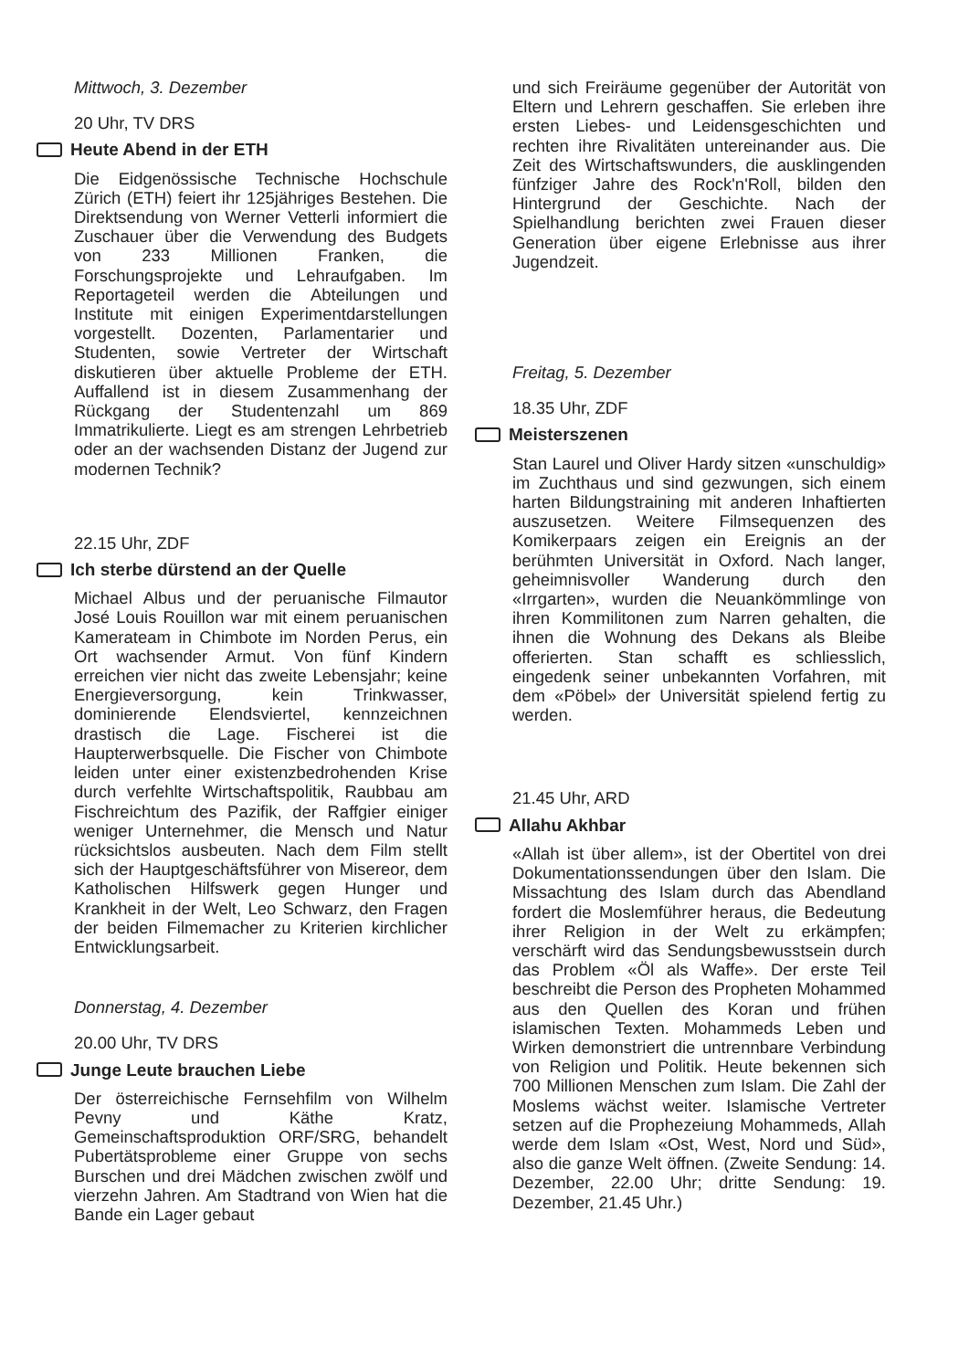Mittwoch, 3. Dezember
20 Uhr, TV DRS
Heute Abend in der ETH
Die Eidgenössische Technische Hochschule Zürich (ETH) feiert ihr 125jähriges Bestehen. Die Direktsendung von Werner Vetterli informiert die Zuschauer über die Verwendung des Budgets von 233 Millionen Franken, die Forschungsprojekte und Lehraufgaben. Im Reportageteil werden die Abteilungen und Institute mit einigen Experimentdarstellungen vorgestellt. Dozenten, Parlamentarier und Studenten, sowie Vertreter der Wirtschaft diskutieren über aktuelle Probleme der ETH. Auffallend ist in diesem Zusammenhang der Rückgang der Studentenzahl um 869 Immatrikulierte. Liegt es am strengen Lehrbetrieb oder an der wachsenden Distanz der Jugend zur modernen Technik?
22.15 Uhr, ZDF
Ich sterbe dürstend an der Quelle
Michael Albus und der peruanische Filmautor José Louis Rouillon war mit einem peruanischen Kamerateam in Chimbote im Norden Perus, ein Ort wachsender Armut. Von fünf Kindern erreichen vier nicht das zweite Lebensjahr; keine Energieversorgung, kein Trinkwasser, dominierende Elendsviertel, kennzeichnen drastisch die Lage. Fischerei ist die Haupterwerbsquelle. Die Fischer von Chimbote leiden unter einer existenzbedrohenden Krise durch verfehlte Wirtschaftspolitik, Raubbau am Fischreichtum des Pazifik, der Raffgier einiger weniger Unternehmer, die Mensch und Natur rücksichtslos ausbeuten. Nach dem Film stellt sich der Hauptgeschäftsführer von Misereor, dem Katholischen Hilfswerk gegen Hunger und Krankheit in der Welt, Leo Schwarz, den Fragen der beiden Filmemacher zu Kriterien kirchlicher Entwicklungsarbeit.
Donnerstag, 4. Dezember
20.00 Uhr, TV DRS
Junge Leute brauchen Liebe
Der österreichische Fernsehfilm von Wilhelm Pevny und Käthe Kratz, Gemeinschaftsproduktion ORF/SRG, behandelt Pubertätsprobleme einer Gruppe von sechs Burschen und drei Mädchen zwischen zwölf und vierzehn Jahren. Am Stadtrand von Wien hat die Bande ein Lager gebaut
und sich Freiräume gegenüber der Autorität von Eltern und Lehrern geschaffen. Sie erleben ihre ersten Liebes- und Leidensgeschichten und rechten ihre Rivalitäten untereinander aus. Die Zeit des Wirtschaftswunders, die ausklingenden fünfziger Jahre des Rock'n'Roll, bilden den Hintergrund der Geschichte. Nach der Spielhandlung berichten zwei Frauen dieser Generation über eigene Erlebnisse aus ihrer Jugendzeit.
Freitag, 5. Dezember
18.35 Uhr, ZDF
Meisterszenen
Stan Laurel und Oliver Hardy sitzen «unschuldig» im Zuchthaus und sind gezwungen, sich einem harten Bildungstraining mit anderen Inhaftierten auszusetzen. Weitere Filmsequenzen des Komikerpaars zeigen ein Ereignis an der berühmten Universität in Oxford. Nach langer, geheimnisvoller Wanderung durch den «Irrgarten», wurden die Neuankömmlinge von ihren Kommilitonen zum Narren gehalten, die ihnen die Wohnung des Dekans als Bleibe offerierten. Stan schafft es schliesslich, eingedenk seiner unbekannten Vorfahren, mit dem «Pöbel» der Universität spielend fertig zu werden.
21.45 Uhr, ARD
Allahu Akhbar
«Allah ist über allem», ist der Obertitel von drei Dokumentationssendungen über den Islam. Die Missachtung des Islam durch das Abendland fordert die Moslemführer heraus, die Bedeutung ihrer Religion in der Welt zu erkämpfen; verschärft wird das Sendungsbewusstsein durch das Problem «Öl als Waffe». Der erste Teil beschreibt die Person des Propheten Mohammed aus den Quellen des Koran und frühen islamischen Texten. Mohammeds Leben und Wirken demonstriert die untrennbare Verbindung von Religion und Politik. Heute bekennen sich 700 Millionen Menschen zum Islam. Die Zahl der Moslems wächst weiter. Islamische Vertreter setzen auf die Prophezeiung Mohammeds, Allah werde dem Islam «Ost, West, Nord und Süd», also die ganze Welt öffnen. (Zweite Sendung: 14. Dezember, 22.00 Uhr; dritte Sendung: 19. Dezember, 21.45 Uhr.)